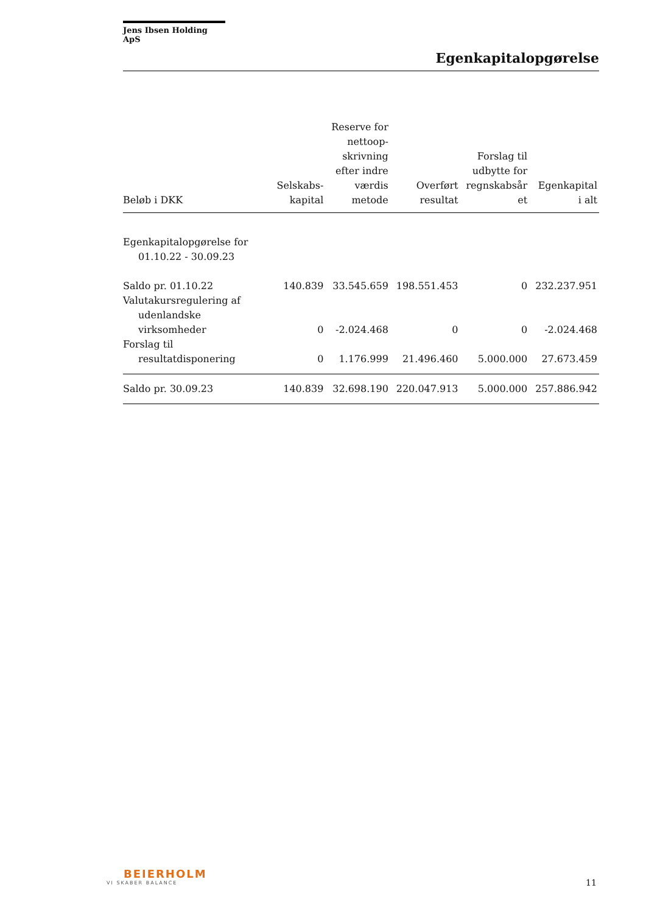Jens Ibsen Holding ApS
Egenkapitalopgørelse
| Beløb i DKK | Selskabs- kapital | Reserve for nettoop- skrivning efter indre værdis metode | Overført resultat | Forslag til udbytte for regnskabsår et | Egenkapital i alt |
| --- | --- | --- | --- | --- | --- |
| Egenkapitalopgørelse for 01.10.22 - 30.09.23 | | | | | |
| Saldo pr. 01.10.22 | 140.839 | 33.545.659 | 198.551.453 | 0 | 232.237.951 |
| Valutakursregulering af udenlandske virksomheder | 0 | -2.024.468 | 0 | 0 | -2.024.468 |
| Forslag til resultatdisponering | 0 | 1.176.999 | 21.496.460 | 5.000.000 | 27.673.459 |
| Saldo pr. 30.09.23 | 140.839 | 32.698.190 | 220.047.913 | 5.000.000 | 257.886.942 |
BEIERHOLM
VI SKABER BALANCE
11